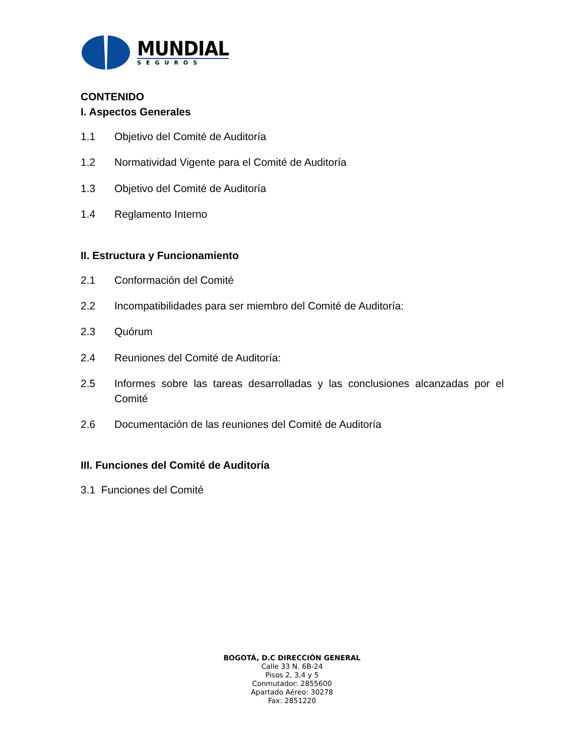MUNDIAL
SEGUROS
CONTENIDO
I. Aspectos Generales
1.1 Objetivo del Comité de Auditoría
1.2 Normatividad Vigente para el Comité de Auditoría
1.3 Objetivo del Comité de Auditoría
1.4 Reglamento Interno
II. Estructura y Funcionamiento
2.1 Conformación del Comité
2.2 Incompatibilidades para ser miembro del Comité de Auditoría:
2.3 Quórum
2.4 Reuniones del Comité de Auditoría:
2.5 Informes sobre las tareas desarrolladas y las conclusiones alcanzadas por el Comité
2.6 Documentación de las reuniones del Comité de Auditoría
III. Funciones del Comité de Auditoría
3.1 Funciones del Comité
BOGOTÁ, D.C DIRECCIÓN GENERAL
Calle 33 N. 6B-24
Pisos 2, 3,4 y 5
Conmutador: 2855600
Apartado Aéreo: 30278
Fax: 2851220